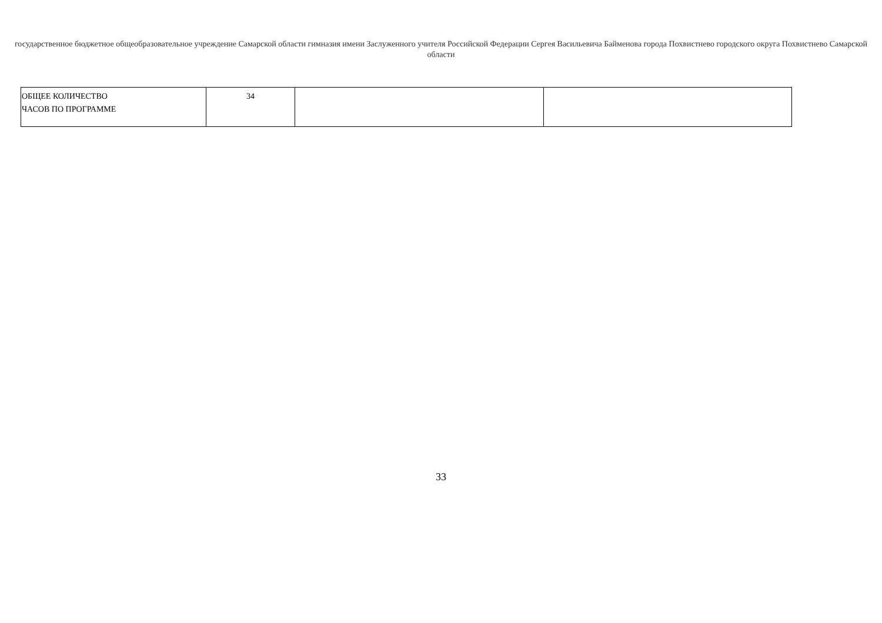государственное бюджетное общеобразовательное учреждение Самарской области гимназия имени Заслуженного учителя Российской Федерации Сергея Васильевича Байменова города Похвистнево городского округа Похвистнево Самарской области
| ОБЩЕЕ КОЛИЧЕСТВО ЧАСОВ ПО ПРОГРАММЕ | 34 | | |
33